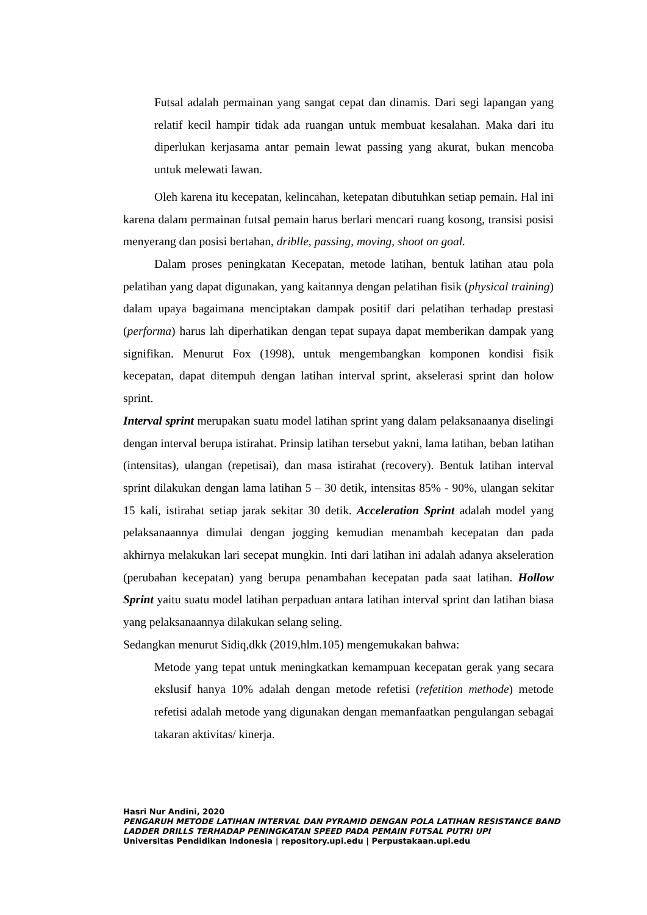Futsal adalah permainan yang sangat cepat dan dinamis. Dari segi lapangan yang relatif kecil hampir tidak ada ruangan untuk membuat kesalahan. Maka dari itu diperlukan kerjasama antar pemain lewat passing yang akurat, bukan mencoba untuk melewati lawan.
Oleh karena itu kecepatan, kelincahan, ketepatan dibutuhkan setiap pemain. Hal ini karena dalam permainan futsal pemain harus berlari mencari ruang kosong, transisi posisi menyerang dan posisi bertahan, driblle, passing, moving, shoot on goal.
Dalam proses peningkatan Kecepatan, metode latihan, bentuk latihan atau pola pelatihan yang dapat digunakan, yang kaitannya dengan pelatihan fisik (physical training) dalam upaya bagaimana menciptakan dampak positif dari pelatihan terhadap prestasi (performa) harus lah diperhatikan dengan tepat supaya dapat memberikan dampak yang signifikan. Menurut Fox (1998), untuk mengembangkan komponen kondisi fisik kecepatan, dapat ditempuh dengan latihan interval sprint, akselerasi sprint dan holow sprint.
Interval sprint merupakan suatu model latihan sprint yang dalam pelaksanaanya diselingi dengan interval berupa istirahat. Prinsip latihan tersebut yakni, lama latihan, beban latihan (intensitas), ulangan (repetisai), dan masa istirahat (recovery). Bentuk latihan interval sprint dilakukan dengan lama latihan 5 – 30 detik, intensitas 85% - 90%, ulangan sekitar 15 kali, istirahat setiap jarak sekitar 30 detik. Acceleration Sprint adalah model yang pelaksanaannya dimulai dengan jogging kemudian menambah kecepatan dan pada akhirnya melakukan lari secepat mungkin. Inti dari latihan ini adalah adanya akseleration (perubahan kecepatan) yang berupa penambahan kecepatan pada saat latihan. Hollow Sprint yaitu suatu model latihan perpaduan antara latihan interval sprint dan latihan biasa yang pelaksanaannya dilakukan selang seling.
Sedangkan menurut Sidiq,dkk (2019,hlm.105) mengemukakan bahwa:
Metode yang tepat untuk meningkatkan kemampuan kecepatan gerak yang secara ekslusif hanya 10% adalah dengan metode refetisi (refetition methode) metode refetisi adalah metode yang digunakan dengan memanfaatkan pengulangan sebagai takaran aktivitas/ kinerja.
Hasri Nur Andini, 2020
PENGARUH METODE LATIHAN INTERVAL DAN PYRAMID DENGAN POLA LATIHAN RESISTANCE BAND LADDER DRILLS TERHADAP PENINGKATAN SPEED PADA PEMAIN FUTSAL PUTRI UPI
Universitas Pendidikan Indonesia | repository.upi.edu | Perpustakaan.upi.edu